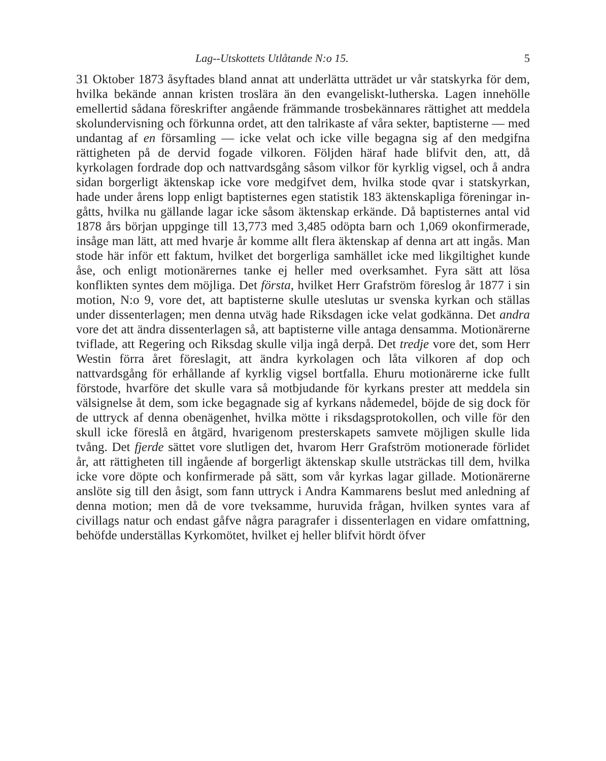Lag--Utskottets Utlåtande N:o 15. 5
31 Oktober 1873 åsyftades bland annat att underlätta utträdet ur vår statskyrka för dem, hvilka bekände annan kristen troslära än den evange­liskt-lutherska. Lagen innehölle emellertid sådana föreskrifter angående främmande trosbekännares rättighet att meddela skolundervisning och för­kunna ordet, att den talrikaste af våra sekter, baptisterne — med undan­tag af en församling — icke velat och icke ville begagna sig af den med­gifna rättigheten på de dervid fogade vilkoren. Följden häraf hade blifvit den, att, då kyrkolagen fordrade dop och nattvardsgång såsom vilkor för kyrklig vigsel, och å andra sidan borgerligt äktenskap icke vore medgifvet dem, hvilka stode qvar i statskyrkan, hade under årens lopp enligt baptisternes egen statistik 183 äktenskapliga föreningar in­gåtts, hvilka nu gällande lagar icke såsom äktenskap erkände. Då baptisternes antal vid 1878 års början uppginge till 13,773 med 3,485 odöpta barn och 1,069 okonfirmerade, insåge man lätt, att med hvarje år komme allt flera äktenskap af denna art att ingås. Man stode här inför ett faktum, hvilket det borgerliga samhället icke med likgiltighet kunde åse, och enligt motionärernes tanke ej heller med overksamhet. Fyra sätt att lösa konflikten syntes dem möjliga. Det första, hvilket Herr Grafström föreslog år 1877 i sin motion, N:o 9, vore det, att baptisterne skulle uteslutas ur svenska kyrkan och ställas under dis­senterlagen; men denna utväg hade Riksdagen icke velat godkänna. Det andra vore det att ändra dissenterlagen så, att baptisterne ville antaga densamma. Motionärerne tviflade, att Regering och Riksdag skulle vilja ingå derpå. Det tredje vore det, som Herr Westin förra året föreslagit, att ändra kyrkolagen och låta vilkoren af dop och nattvardsgång för erhållande af kyrklig vigsel bortfalla. Ehuru motio­närerne icke fullt förstode, hvarföre det skulle vara så motbjudande för kyrkans prester att meddela sin välsignelse åt dem, som icke begagnade sig af kyrkans nådemedel, böjde de sig dock för de uttryck af denna obenägenhet, hvilka mötte i riksdagsprotokollen, och ville för den skull icke föreslå en åtgärd, hvarigenom presterskapets sam­vete möjligen skulle lida tvång. Det fjerde sättet vore slutligen det, hvarom Herr Grafström motionerade förlidet år, att rättigheten till in­gående af borgerligt äktenskap skulle utsträckas till dem, hvilka icke vore döpte och konfirmerade på sätt, som vår kyrkas lagar gillade. Motionärerne anslöte sig till den åsigt, som fann uttryck i Andra Kam­marens beslut med anledning af denna motion; men då de vore tvek­samme, huruvida frågan, hvilken syntes vara af civillags natur och endast gåfve några paragrafer i dissenterlagen en vidare omfattning, behöfde underställas Kyrkomötet, hvilket ej heller blifvit hördt öfver